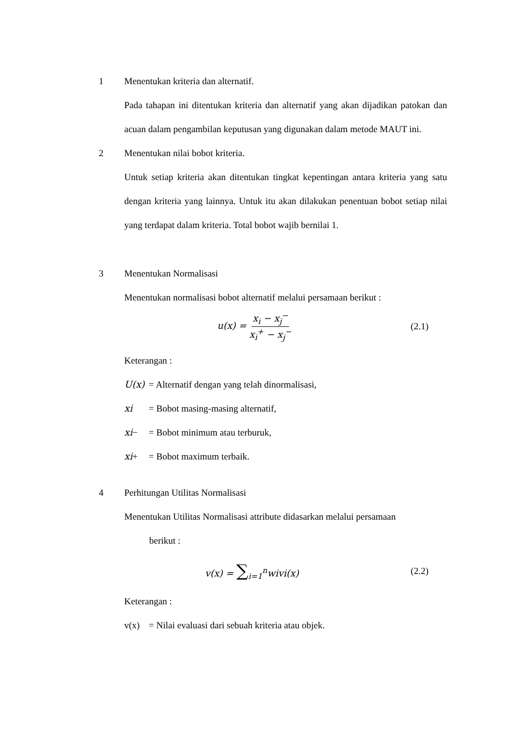1 Menentukan kriteria dan alternatif.
Pada tahapan ini ditentukan kriteria dan alternatif yang akan dijadikan patokan dan acuan dalam pengambilan keputusan yang digunakan dalam metode MAUT ini.
2 Menentukan nilai bobot kriteria.
Untuk setiap kriteria akan ditentukan tingkat kepentingan antara kriteria yang satu dengan kriteria yang lainnya. Untuk itu akan dilakukan penentuan bobot setiap nilai yang terdapat dalam kriteria. Total bobot wajib bernilai 1.
3 Menentukan Normalisasi
Menentukan normalisasi bobot alternatif melalui persamaan berikut :
u(x) = x<sub>i</sub> − x<sub>j</sub><sup>−</sup> x<sub>i</sub><sup>+</sup> − x<sub>j</sub><sup>−</sup> (2.1)
Keterangan :
U(x) = Alternatif dengan yang telah dinormalisasi,
xi = Bobot masing-masing alternatif,
xi− = Bobot minimum atau terburuk,
xi+ = Bobot maximum terbaik.
4 Perhitungan Utilitas Normalisasi
Menentukan Utilitas Normalisasi attribute didasarkan melalui persamaan
berikut :
v(x) = ∑<sub>i=1</sub><sup>n</sup>wivi(x) (2.2)
Keterangan :
v(x) = Nilai evaluasi dari sebuah kriteria atau objek.